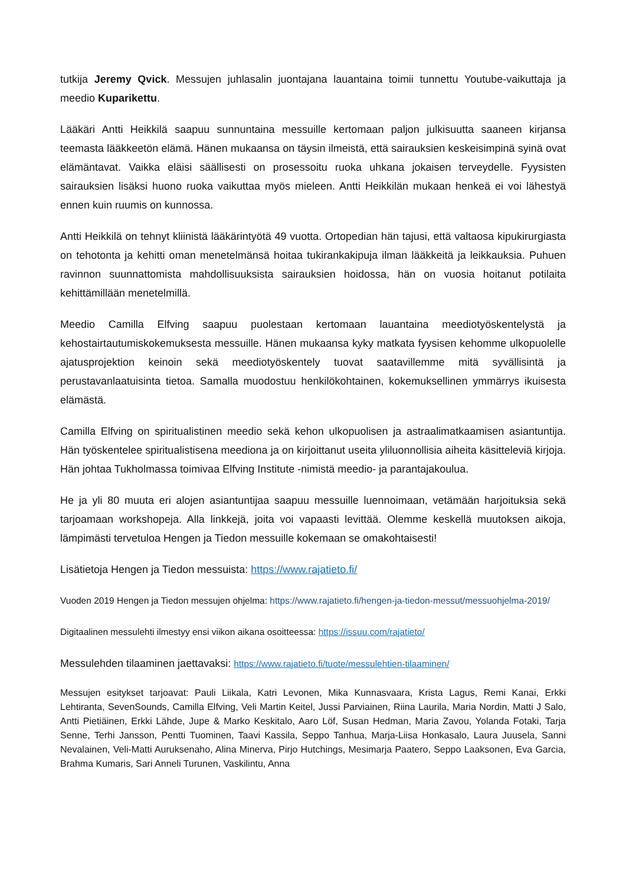tutkija Jeremy Qvick. Messujen juhlasalin juontajana lauantaina toimii tunnettu Youtube-vaikuttaja ja meedio Kuparikettu.
Lääkäri Antti Heikkilä saapuu sunnuntaina messuille kertomaan paljon julkisuutta saaneen kirjansa teemasta lääkkeetön elämä. Hänen mukaansa on täysin ilmeistä, että sairauksien keskeisimpinä syinä ovat elämäntavat. Vaikka eläisi säällisesti on prosessoitu ruoka uhkana jokaisen terveydelle. Fyysisten sairauksien lisäksi huono ruoka vaikuttaa myös mieleen. Antti Heikkilän mukaan henkeä ei voi lähestyä ennen kuin ruumis on kunnossa.
Antti Heikkilä on tehnyt kliinistä lääkärintyötä 49 vuotta. Ortopedian hän tajusi, että valtaosa kipukirurgiasta on tehotonta ja kehitti oman menetelmänsä hoitaa tukirankakipuja ilman lääkkeitä ja leikkauksia. Puhuen ravinnon suunnattomista mahdollisuuksista sairauksien hoidossa, hän on vuosia hoitanut potilaita kehittämillään menetelmillä.
Meedio Camilla Elfving saapuu puolestaan kertomaan lauantaina meediotyöskentelystä ja kehostairtautumiskokemuksesta messuille. Hänen mukaansa kyky matkata fyysisen kehomme ulkopuolelle ajatusprojektion keinoin sekä meediotyöskentely tuovat saatavillemme mitä syvällisintä ja perustavanlaatuisinta tietoa. Samalla muodostuu henkilökohtainen, kokemuksellinen ymmärrys ikuisesta elämästä.
Camilla Elfving on spiritualistinen meedio sekä kehon ulkopuolisen ja astraalimatkaamisen asiantuntija. Hän työskentelee spiritualistisena meediona ja on kirjoittanut useita yliluonnollisia aiheita käsitteleviä kirjoja. Hän johtaa Tukholmassa toimivaa Elfving Institute -nimistä meedio- ja parantajakoulua.
He ja yli 80 muuta eri alojen asiantuntijaa saapuu messuille luennoimaan, vetämään harjoituksia sekä tarjoamaan workshopeja. Alla linkkejä, joita voi vapaasti levittää. Olemme keskellä muutoksen aikoja, lämpimästi tervetuloa Hengen ja Tiedon messuille kokemaan se omakohtaisesti!
Lisätietoja Hengen ja Tiedon messuista: https://www.rajatieto.fi/
Vuoden 2019 Hengen ja Tiedon messujen ohjelma: https://www.rajatieto.fi/hengen-ja-tiedon-messut/messuohjelma-2019/
Digitaalinen messulehti ilmestyy ensi viikon aikana osoitteessa: https://issuu.com/rajatieto/
Messulehden tilaaminen jaettavaksi: https://www.rajatieto.fi/tuote/messulehtien-tilaaminen/
Messujen esitykset tarjoavat: Pauli Liikala, Katri Levonen, Mika Kunnasvaara, Krista Lagus, Remi Kanai, Erkki Lehtiranta, SevenSounds, Camilla Elfving, Veli Martin Keitel, Jussi Parviainen, Riina Laurila, Maria Nordin, Matti J Salo, Antti Pietiäinen, Erkki Lähde, Jupe & Marko Keskitalo, Aaro Löf, Susan Hedman, Maria Zavou, Yolanda Fotaki, Tarja Senne, Terhi Jansson, Pentti Tuominen, Taavi Kassila, Seppo Tanhua, Marja-Liisa Honkasalo, Laura Juusela, Sanni Nevalainen, Veli-Matti Auruksenaho, Alina Minerva, Pirjo Hutchings, Mesimarja Paatero, Seppo Laaksonen, Eva Garcia, Brahma Kumaris, Sari Anneli Turunen, Vaskilintu, Anna